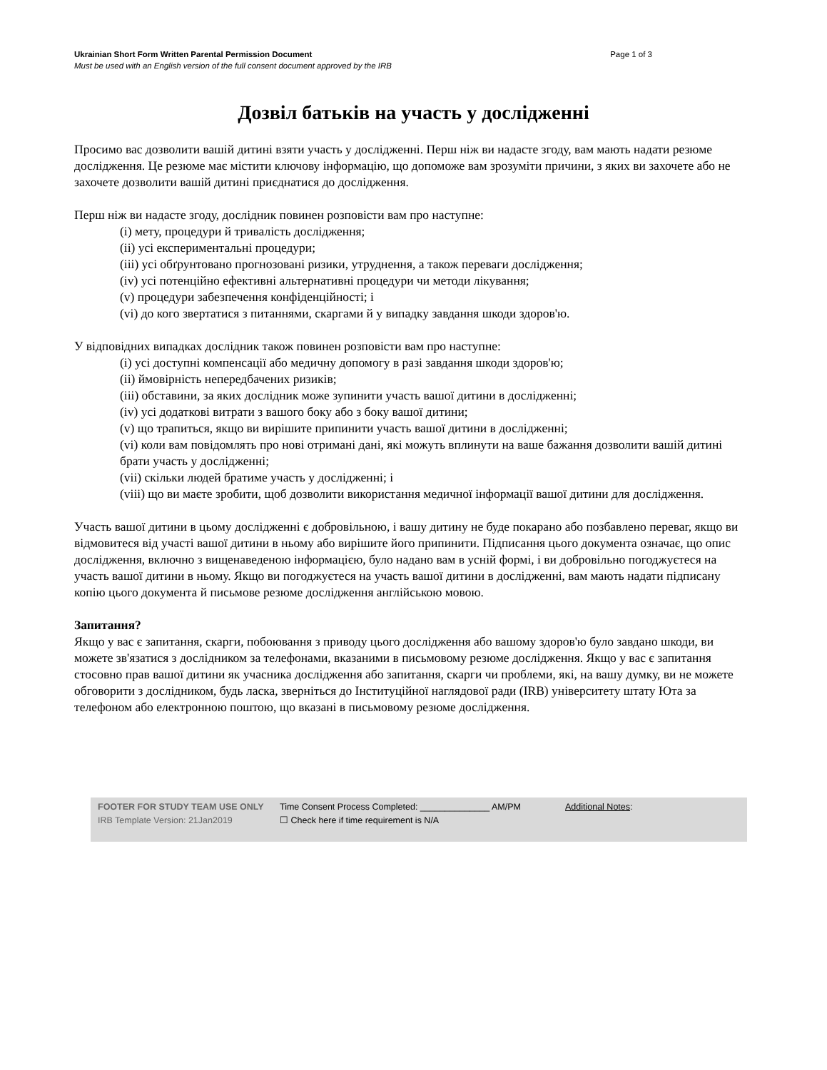Ukrainian Short Form Written Parental Permission Document Page 1 of 3
Must be used with an English version of the full consent document approved by the IRB
Дозвіл батьків на участь у дослідженні
Просимо вас дозволити вашій дитині взяти участь у дослідженні. Перш ніж ви надасте згоду, вам мають надати резюме дослідження. Це резюме має містити ключову інформацію, що допоможе вам зрозуміти причини, з яких ви захочете або не захочете дозволити вашій дитині приєднатися до дослідження.
Перш ніж ви надасте згоду, дослідник повинен розповісти вам про наступне:
(i) мету, процедури й тривалість дослідження;
(ii) усі експериментальні процедури;
(iii) усі обґрунтовано прогнозовані ризики, утруднення, а також переваги дослідження;
(iv) усі потенційно ефективні альтернативні процедури чи методи лікування;
(v) процедури забезпечення конфіденційності; і
(vi) до кого звертатися з питаннями, скаргами й у випадку завдання шкоди здоров'ю.
У відповідних випадках дослідник також повинен розповісти вам про наступне:
(i) усі доступні компенсації або медичну допомогу в разі завдання шкоди здоров'ю;
(ii) ймовірність непередбачених ризиків;
(iii) обставини, за яких дослідник може зупинити участь вашої дитини в дослідженні;
(iv) усі додаткові витрати з вашого боку або з боку вашої дитини;
(v) що трапиться, якщо ви вирішите припинити участь вашої дитини в дослідженні;
(vi) коли вам повідомлять про нові отримані дані, які можуть вплинути на ваше бажання дозволити вашій дитині брати участь у дослідженні;
(vii) скільки людей братиме участь у дослідженні; і
(viii) що ви маєте зробити, щоб дозволити використання медичної інформації вашої дитини для дослідження.
Участь вашої дитини в цьому дослідженні є добровільною, і вашу дитину не буде покарано або позбавлено переваг, якщо ви відмовитеся від участі вашої дитини в ньому або вирішите його припинити. Підписання цього документа означає, що опис дослідження, включно з вищенаведеною інформацією, було надано вам в усній формі, і ви добровільно погоджуєтеся на участь вашої дитини в ньому. Якщо ви погоджуєтеся на участь вашої дитини в дослідженні, вам мають надати підписану копію цього документа й письмове резюме дослідження англійською мовою.
Запитання?
Якщо у вас є запитання, скарги, побоювання з приводу цього дослідження або вашому здоров'ю було завдано шкоди, ви можете зв'язатися з дослідником за телефонами, вказаними в письмовому резюме дослідження. Якщо у вас є запитання стосовно прав вашої дитини як учасника дослідження або запитання, скарги чи проблеми, які, на вашу думку, ви не можете обговорити з дослідником, будь ласка, зверніться до Інституційної наглядової ради (IRB) університету штату Юта за телефоном або електронною поштою, що вказані в письмовому резюме дослідження.
FOOTER FOR STUDY TEAM USE ONLY
IRB Template Version: 21Jan2019
Time Consent Process Completed: ______________ AM/PM
☐ Check here if time requirement is N/A
Additional Notes: